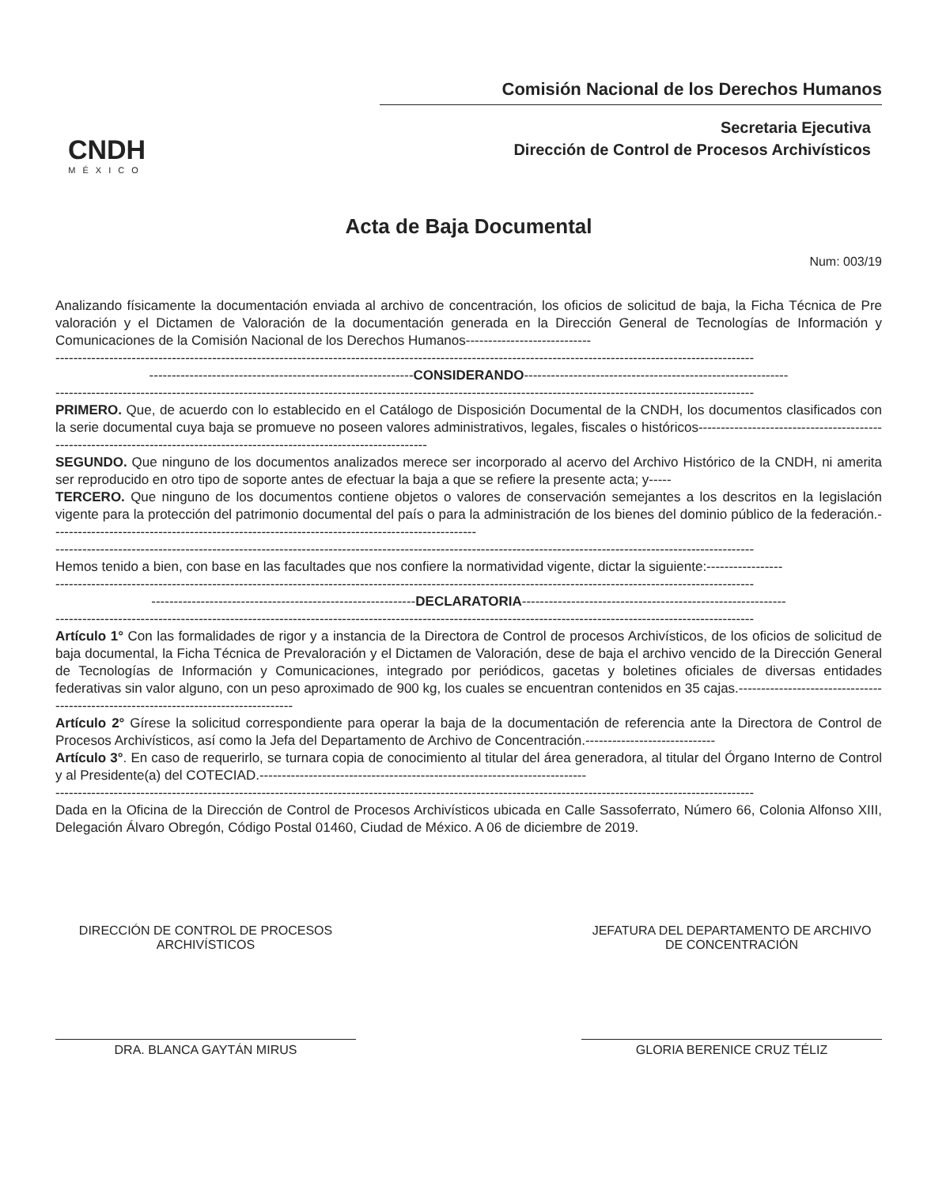CNDH
MÉXICO
Comisión Nacional de los Derechos Humanos
Secretaria Ejecutiva
Dirección de Control de Procesos Archivísticos
Acta de Baja Documental
Num: 003/19
Analizando físicamente la documentación enviada al archivo de concentración, los oficios de solicitud de baja, la Ficha Técnica de Pre valoración y el Dictamen de Valoración de la documentación generada en la Dirección General de Tecnologías de Información y Comunicaciones de la Comisión Nacional de los Derechos Humanos----------------------------
------------------------------------------------------------------------------------------------------------------------------------------------------------
-----------------------------------------------------------CONSIDERANDO-----------------------------------------------------------
------------------------------------------------------------------------------------------------------------------------------------------------------------
PRIMERO. Que, de acuerdo con lo establecido en el Catálogo de Disposición Documental de la CNDH, los documentos clasificados con la serie documental cuya baja se promueve no poseen valores administrativos, legales, fiscales o históricos----------------------------------------------------------------------------------------------------------------------------
SEGUNDO. Que ninguno de los documentos analizados merece ser incorporado al acervo del Archivo Histórico de la CNDH, ni amerita ser reproducido en otro tipo de soporte antes de efectuar la baja a que se refiere la presente acta; y-----
TERCERO. Que ninguno de los documentos contiene objetos o valores de conservación semejantes a los descritos en la legislación vigente para la protección del patrimonio documental del país o para la administración de los bienes del dominio público de la federación.-----------------------------------------------------------------------------------------------
------------------------------------------------------------------------------------------------------------------------------------------------------------
Hemos tenido a bien, con base en las facultades que nos confiere la normatividad vigente, dictar la siguiente:-----------------
------------------------------------------------------------------------------------------------------------------------------------------------------------
-----------------------------------------------------------DECLARATORIA-----------------------------------------------------------
------------------------------------------------------------------------------------------------------------------------------------------------------------
Artículo 1° Con las formalidades de rigor y a instancia de la Directora de Control de procesos Archivísticos, de los oficios de solicitud de baja documental, la Ficha Técnica de Prevaloración y el Dictamen de Valoración, dese de baja el archivo vencido de la Dirección General de Tecnologías de Información y Comunicaciones, integrado por periódicos, gacetas y boletines oficiales de diversas entidades federativas sin valor alguno, con un peso aproximado de 900 kg, los cuales se encuentran contenidos en 35 cajas.-------------------------------------------------------------------------------------
Artículo 2° Gírese la solicitud correspondiente para operar la baja de la documentación de referencia ante la Directora de Control de Procesos Archivísticos, así como la Jefa del Departamento de Archivo de Concentración.-----------------------------
Artículo 3°. En caso de requerirlo, se turnara copia de conocimiento al titular del área generadora, al titular del Órgano Interno de Control y al Presidente(a) del COTECIAD.-------------------------------------------------------------------------
------------------------------------------------------------------------------------------------------------------------------------------------------------
Dada en la Oficina de la Dirección de Control de Procesos Archivísticos ubicada en Calle Sassoferrato, Número 66, Colonia Alfonso XIII, Delegación Álvaro Obregón, Código Postal 01460, Ciudad de México. A 06 de diciembre de 2019.
DIRECCIÓN DE CONTROL DE PROCESOS
ARCHIVÍSTICOS
DRA. BLANCA GAYTÁN MIRUS
JEFATURA DEL DEPARTAMENTO DE ARCHIVO
DE CONCENTRACIÓN
GLORIA BERENICE CRUZ TÉLIZ